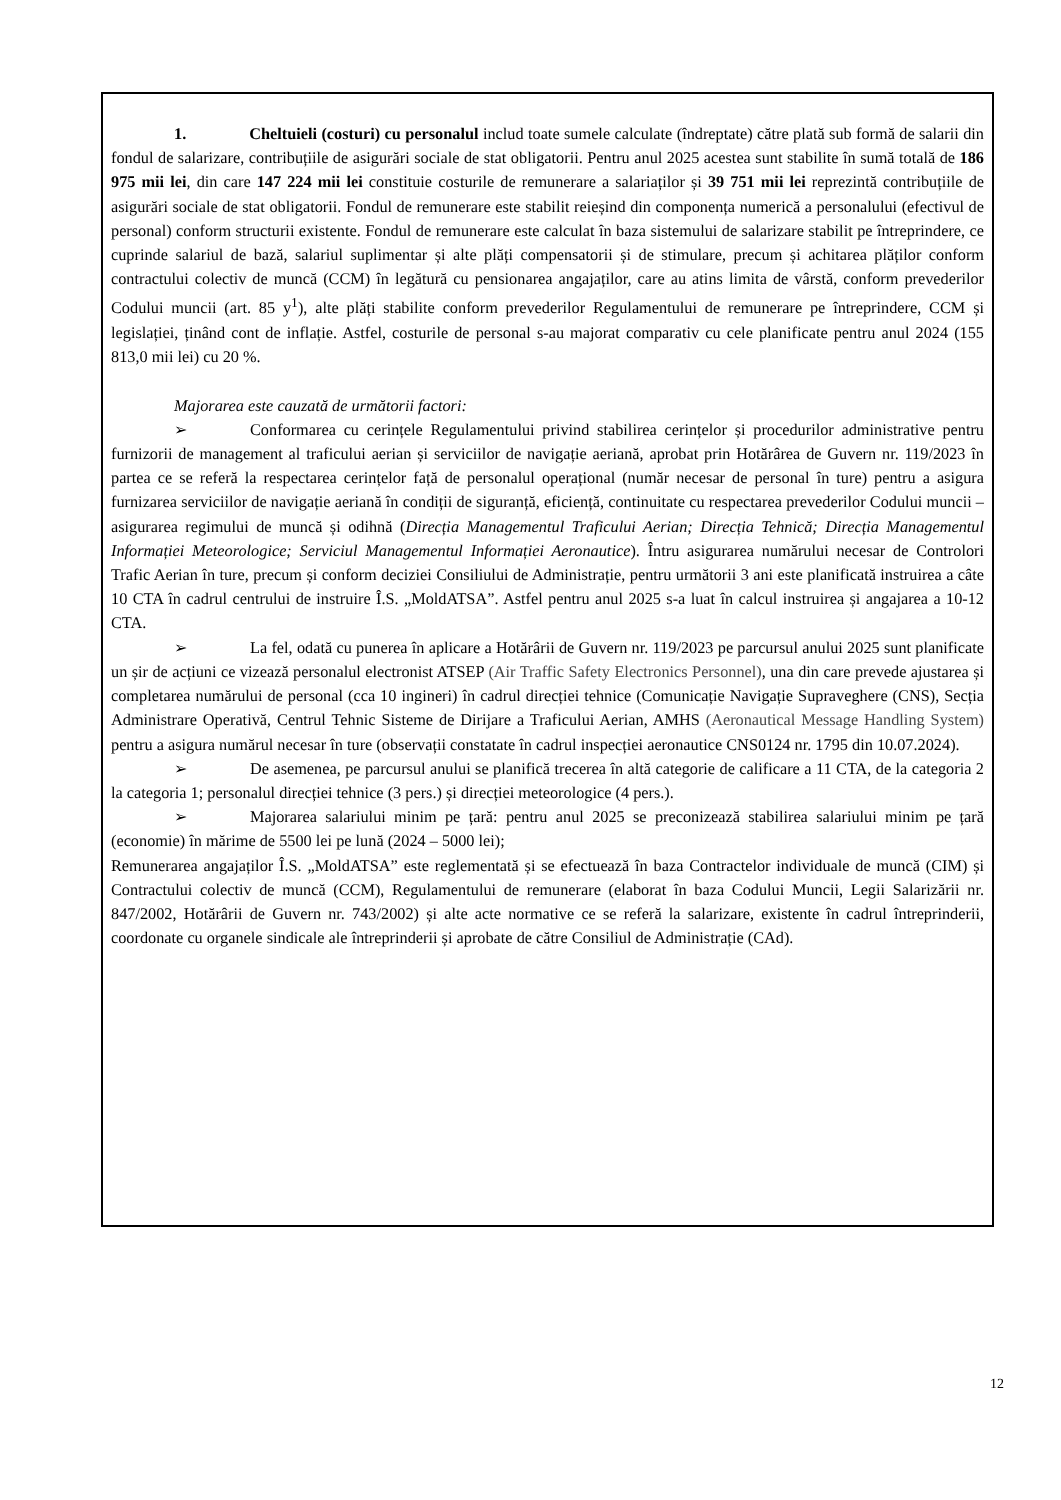1. Cheltuieli (costuri) cu personalul includ toate sumele calculate (îndreptate) către plată sub formă de salarii din fondul de salarizare, contribuțiile de asigurări sociale de stat obligatorii. Pentru anul 2025 acestea sunt stabilite în sumă totală de 186 975 mii lei, din care 147 224 mii lei constituie costurile de remunerare a salariaților și 39 751 mii lei reprezintă contribuțiile de asigurări sociale de stat obligatorii. Fondul de remunerare este stabilit reieșind din componența numerică a personalului (efectivul de personal) conform structurii existente. Fondul de remunerare este calculat în baza sistemului de salarizare stabilit pe întreprindere, ce cuprinde salariul de bază, salariul suplimentar și alte plăți compensatorii și de stimulare, precum și achitarea plăților conform contractului colectiv de muncă (CCM) în legătură cu pensionarea angajaților, care au atins limita de vârstă, conform prevederilor Codului muncii (art. 85 y<sup>1</sup>), alte plăți stabilite conform prevederilor Regulamentului de remunerare pe întreprindere, CCM și legislației, ținând cont de inflație. Astfel, costurile de personal s-au majorat comparativ cu cele planificate pentru anul 2024 (155 813,0 mii lei) cu 20 %.
Majorarea este cauzată de următorii factori:
➢ Conformarea cu cerințele Regulamentului privind stabilirea cerințelor și procedurilor administrative pentru furnizorii de management al traficului aerian și serviciilor de navigație aeriană, aprobat prin Hotărârea de Guvern nr. 119/2023 în partea ce se referă la respectarea cerințelor față de personalul operațional (număr necesar de personal în ture) pentru a asigura furnizarea serviciilor de navigație aeriană în condiții de siguranță, eficiență, continuitate cu respectarea prevederilor Codului muncii – asigurarea regimului de muncă și odihnă (Direcția Managementul Traficului Aerian; Direcția Tehnică; Direcția Managementul Informației Meteorologice; Serviciul Managementul Informației Aeronautice). Întru asigurarea numărului necesar de Controlori Trafic Aerian în ture, precum și conform deciziei Consiliului de Administrație, pentru următorii 3 ani este planificată instruirea a câte 10 CTA în cadrul centrului de instruire Î.S. „MoldATSA”. Astfel pentru anul 2025 s-a luat în calcul instruirea și angajarea a 10-12 CTA.
➢ La fel, odată cu punerea în aplicare a Hotărârii de Guvern nr. 119/2023 pe parcursul anului 2025 sunt planificate un șir de acțiuni ce vizează personalul electronist ATSEP (Air Traffic Safety Electronics Personnel), una din care prevede ajustarea și completarea numărului de personal (cca 10 ingineri) în cadrul direcției tehnice (Comunicație Navigație Supraveghere (CNS), Secția Administrare Operativă, Centrul Tehnic Sisteme de Dirijare a Traficului Aerian, AMHS (Aeronautical Message Handling System) pentru a asigura numărul necesar în ture (observații constatate în cadrul inspecției aeronautice CNS0124 nr. 1795 din 10.07.2024).
➢ De asemenea, pe parcursul anului se planifică trecerea în altă categorie de calificare a 11 CTA, de la categoria 2 la categoria 1; personalul direcției tehnice (3 pers.) și direcției meteorologice (4 pers.).
➢ Majorarea salariului minim pe țară: pentru anul 2025 se preconizează stabilirea salariului minim pe țară (economie) în mărime de 5500 lei pe lună (2024 – 5000 lei);
Remunerarea angajaților Î.S. „MoldATSA” este reglementată și se efectuează în baza Contractelor individuale de muncă (CIM) și Contractului colectiv de muncă (CCM), Regulamentului de remunerare (elaborat în baza Codului Muncii, Legii Salarizării nr. 847/2002, Hotărârii de Guvern nr. 743/2002) și alte acte normative ce se referă la salarizare, existente în cadrul întreprinderii, coordonate cu organele sindicale ale întreprinderii și aprobate de către Consiliul de Administrație (CAd).
12